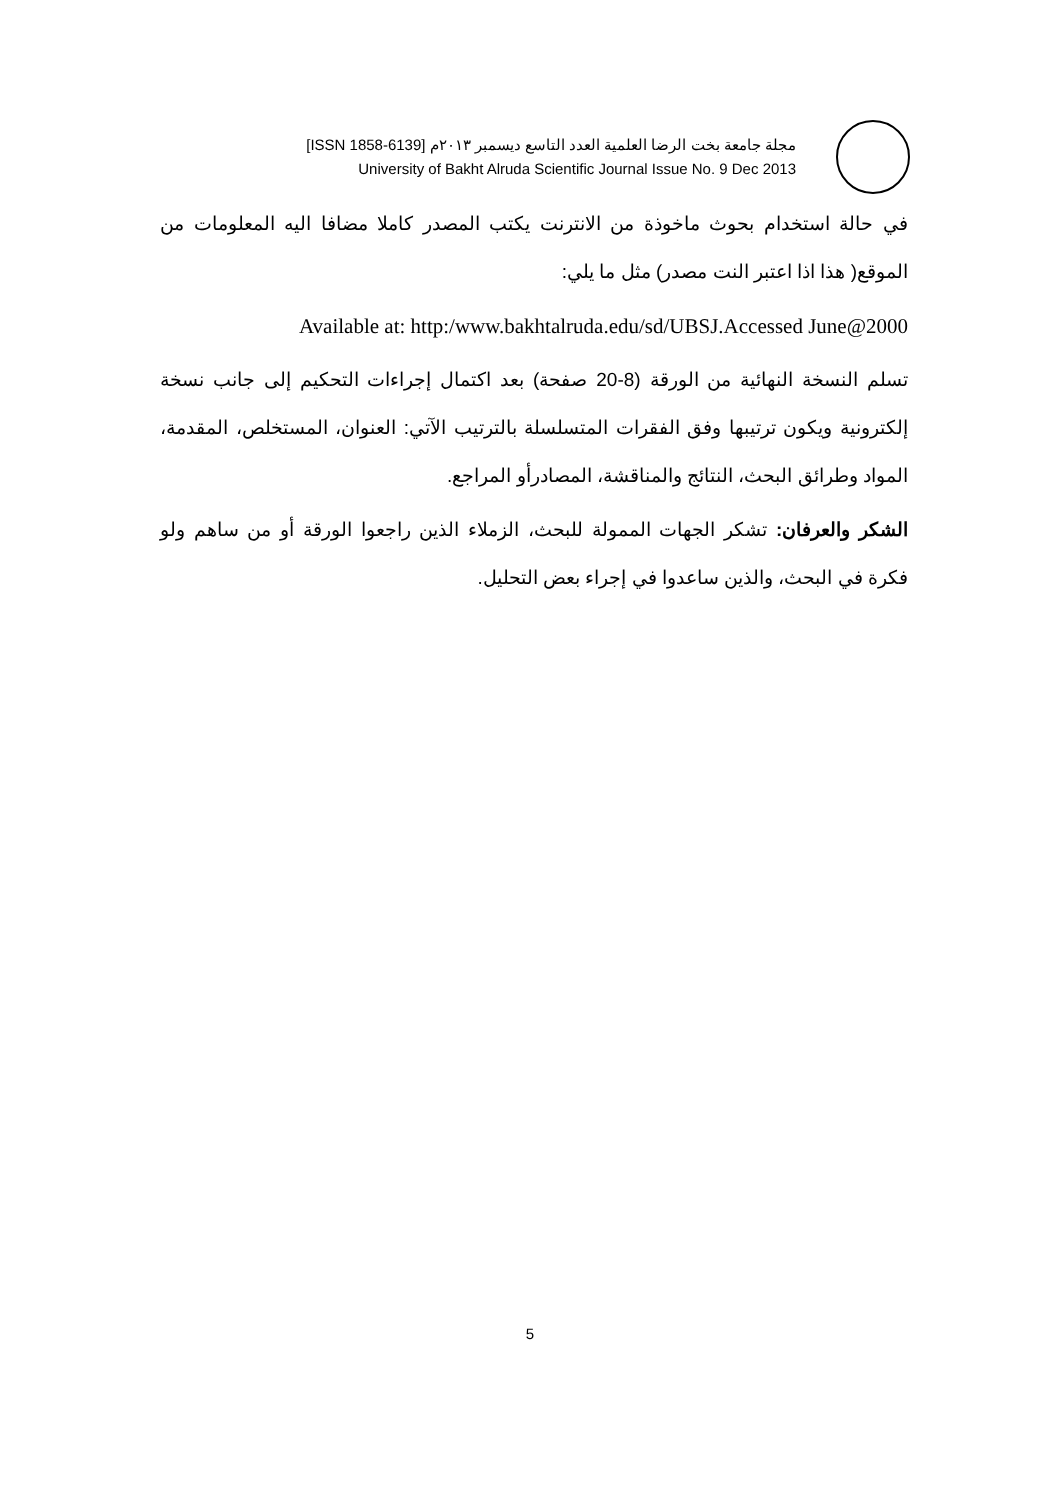مجلة جامعة بخت الرضا العلمية العدد التاسع ديسمبر ٢٠١٣م [ISSN 1858-6139]
University of Bakht Alruda Scientific Journal Issue No. 9 Dec 2013
في حالة استخدام بحوث ماخوذة من الانترنت يكتب المصدر كاملا مضافا اليه المعلومات من الموقع( هذا اذا اعتبر النت مصدر) مثل ما يلي:
Available at: http:/www.bakhtalruda.edu/sd/UBSJ.Accessed June@2000
تسلم النسخة النهائية من الورقة (8-20 صفحة) بعد اكتمال إجراءات التحكيم إلى جانب نسخة إلكترونية ويكون ترتيبها وفق الفقرات المتسلسلة بالترتيب الآتي: العنوان، المستخلص، المقدمة، المواد وطرائق البحث، النتائج والمناقشة، المصادرأو المراجع.
الشكر والعرفان: تشكر الجهات الممولة للبحث، الزملاء الذين راجعوا الورقة أو من ساهم ولو فكرة في البحث، والذين ساعدوا في إجراء بعض التحليل.
5